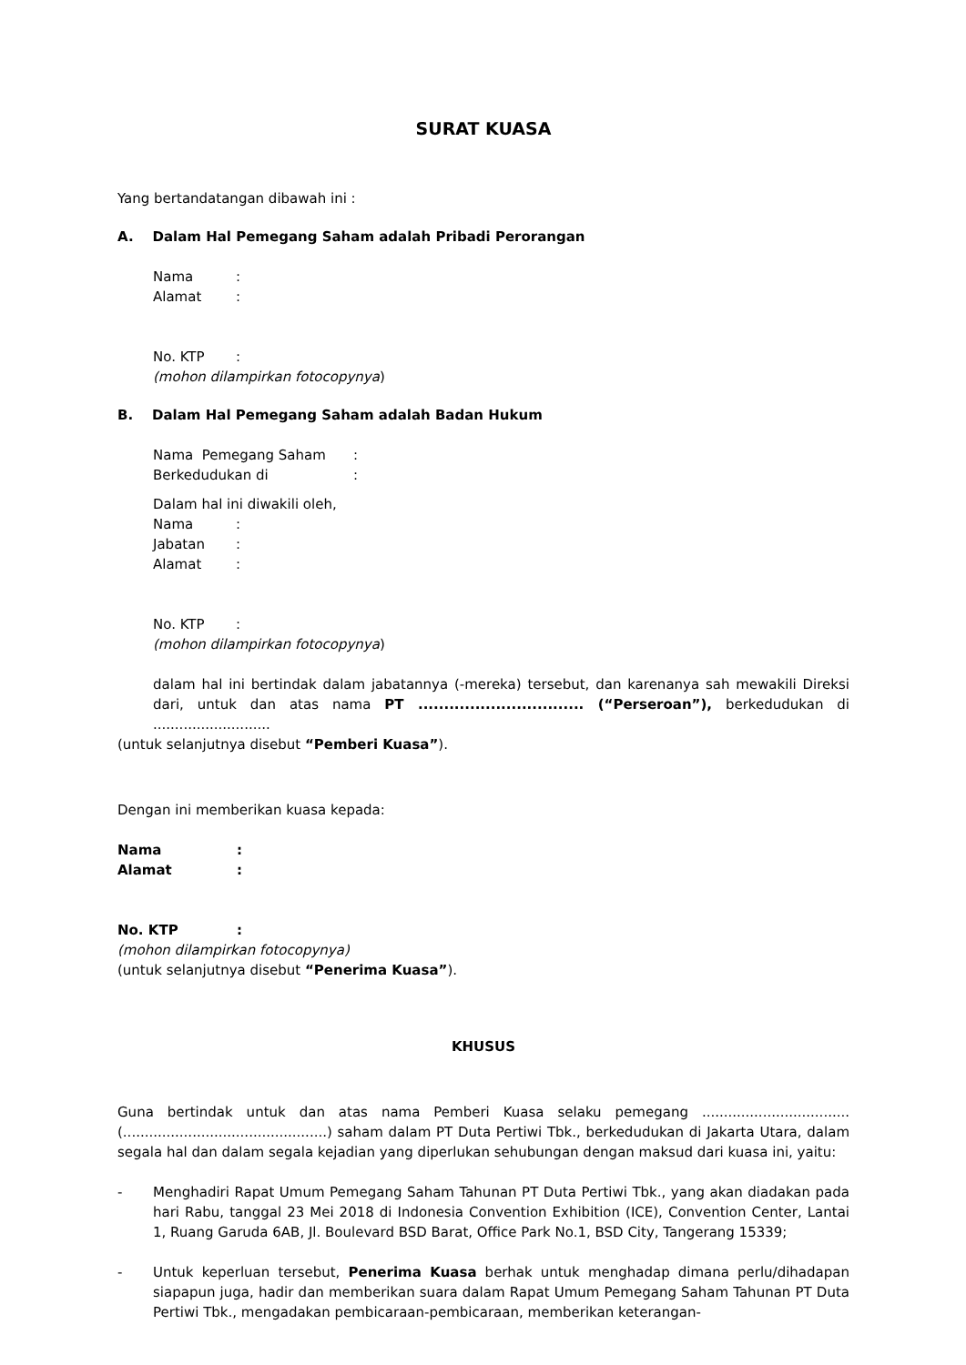SURAT KUASA
Yang bertandatangan dibawah ini :
A. Dalam Hal Pemegang Saham adalah Pribadi Perorangan
Nama:
Alamat:
No. KTP:
(mohon dilampirkan fotocopynya)
B. Dalam Hal Pemegang Saham adalah Badan Hukum
Nama Pemegang Saham:
Berkedudukan di:
Dalam hal ini diwakili oleh,
Nama:
Jabatan:
Alamat:
No. KTP:
(mohon dilampirkan fotocopynya)
dalam hal ini bertindak dalam jabatannya (-mereka) tersebut, dan karenanya sah mewakili Direksi dari, untuk dan atas nama PT ................................ (“Perseroan”), berkedudukan di ...........................
(untuk selanjutnya disebut “Pemberi Kuasa”).
Dengan ini memberikan kuasa kepada:
Nama:
Alamat:
No. KTP:
(mohon dilampirkan fotocopynya)
(untuk selanjutnya disebut “Penerima Kuasa”).
KHUSUS
Guna bertindak untuk dan atas nama Pemberi Kuasa selaku pemegang .................................. (...............................................) saham dalam PT Duta Pertiwi Tbk., berkedudukan di Jakarta Utara, dalam segala hal dan dalam segala kejadian yang diperlukan sehubungan dengan maksud dari kuasa ini, yaitu:
- Menghadiri Rapat Umum Pemegang Saham Tahunan PT Duta Pertiwi Tbk., yang akan diadakan pada hari Rabu, tanggal 23 Mei 2018 di Indonesia Convention Exhibition (ICE), Convention Center, Lantai 1, Ruang Garuda 6AB, Jl. Boulevard BSD Barat, Office Park No.1, BSD City, Tangerang 15339;
- Untuk keperluan tersebut, Penerima Kuasa berhak untuk menghadap dimana perlu/dihadapan siapapun juga, hadir dan memberikan suara dalam Rapat Umum Pemegang Saham Tahunan PT Duta Pertiwi Tbk., mengadakan pembicaraan-pembicaraan, memberikan keterangan-